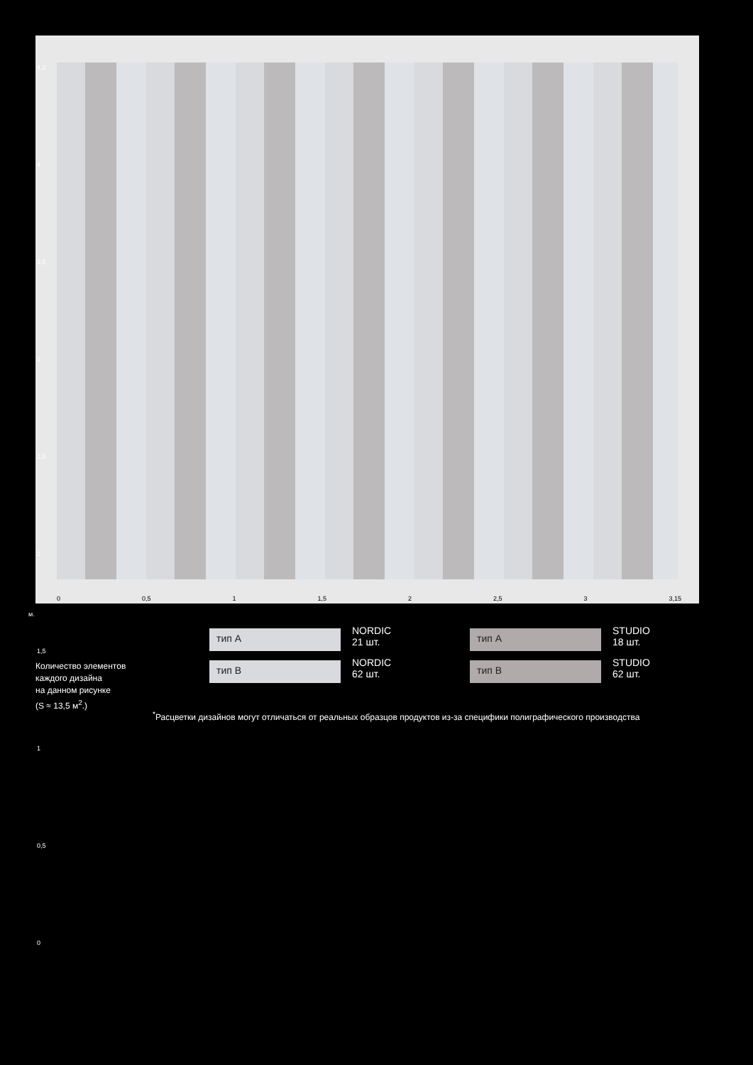4,3
4
3,5
3
2,5
2
1,5
1
0,5
0
0 0,5 1 1,5 2 2,5 3 3,15
м.
тип А
NORDIC
21 шт.
тип А
STUDIO
18 шт.
тип В
NORDIC
62 шт.
тип В
STUDIO
62 шт.
Количество элементов
каждого дизайна
на данном рисунке
(S ≈ 13,5 м<sup>2</sup>.)
<sup>*</sup> Расцветки дизайнов могут отличаться от реальных образцов продуктов из-за специфики полиграфического производства